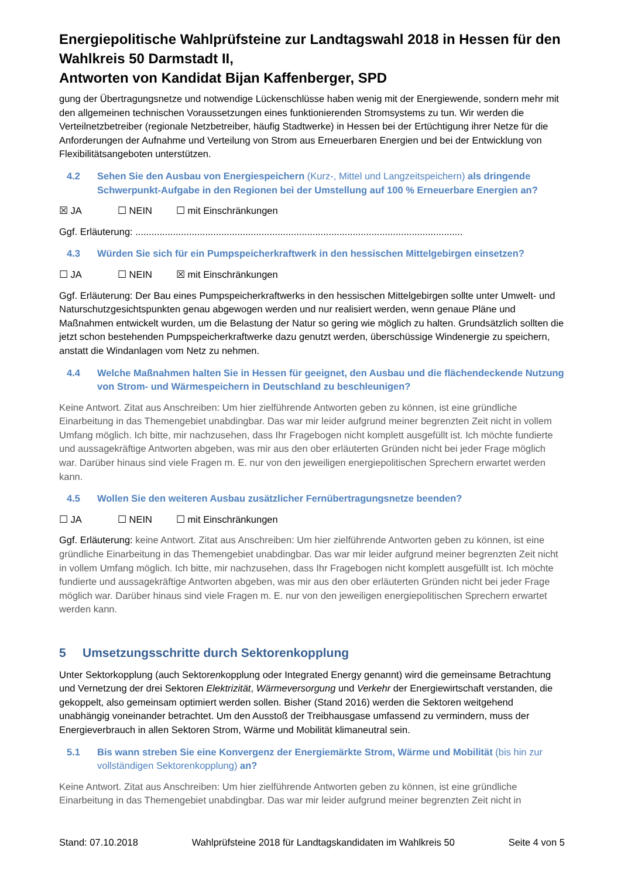Energiepolitische Wahlprüfsteine zur Landtagswahl 2018 in Hessen für den Wahlkreis 50 Darmstadt II,
Antworten von Kandidat Bijan Kaffenberger, SPD
gung der Übertragungsnetze und notwendige Lückenschlüsse haben wenig mit der Energiewende, sondern mehr mit den allgemeinen technischen Voraussetzungen eines funktionierenden Stromsystems zu tun. Wir werden die Verteilnetzbetreiber (regionale Netzbetreiber, häufig Stadtwerke) in Hessen bei der Ertüchtigung ihrer Netze für die Anforderungen der Aufnahme und Verteilung von Strom aus Erneuerbaren Energien und bei der Entwicklung von Flexibilitätsangeboten unterstützen.
4.2 Sehen Sie den Ausbau von Energiespeichern (Kurz-, Mittel und Langzeitspeichern) als dringende Schwerpunkt-Aufgabe in den Regionen bei der Umstellung auf 100 % Erneuerbare Energien an?
☒ JA ☐ NEIN ☐ mit Einschränkungen
Ggf. Erläuterung: ..........................................................................................................................
4.3 Würden Sie sich für ein Pumpspeicherkraftwerk in den hessischen Mittelgebirgen einsetzen?
☐ JA ☐ NEIN ☒ mit Einschränkungen
Ggf. Erläuterung: Der Bau eines Pumpspeicherkraftwerks in den hessischen Mittelgebirgen sollte unter Umwelt- und Naturschutzgesichtspunkten genau abgewogen werden und nur realisiert werden, wenn genaue Pläne und Maßnahmen entwickelt wurden, um die Belastung der Natur so gering wie möglich zu halten. Grundsätzlich sollten die jetzt schon bestehenden Pumpspeicherkraftwerke dazu genutzt werden, überschüssige Windenergie zu speichern, anstatt die Windanlagen vom Netz zu nehmen.
4.4 Welche Maßnahmen halten Sie in Hessen für geeignet, den Ausbau und die flächendeckende Nutzung von Strom- und Wärmespeichern in Deutschland zu beschleunigen?
Keine Antwort. Zitat aus Anschreiben: Um hier zielführende Antworten geben zu können, ist eine gründliche Einarbeitung in das Themengebiet unabdingbar. Das war mir leider aufgrund meiner begrenzten Zeit nicht in vollem Umfang möglich. Ich bitte, mir nachzusehen, dass Ihr Fragebogen nicht komplett ausgefüllt ist. Ich möchte fundierte und aussagekräftige Antworten abgeben, was mir aus den ober erläuterten Gründen nicht bei jeder Frage möglich war. Darüber hinaus sind viele Fragen m. E. nur von den jeweiligen energiepolitischen Sprechern erwartet werden kann.
4.5 Wollen Sie den weiteren Ausbau zusätzlicher Fernübertragungsnetze beenden?
☐ JA ☐ NEIN ☐ mit Einschränkungen
Ggf. Erläuterung: keine Antwort. Zitat aus Anschreiben: Um hier zielführende Antworten geben zu können, ist eine gründliche Einarbeitung in das Themengebiet unabdingbar. Das war mir leider aufgrund meiner begrenzten Zeit nicht in vollem Umfang möglich. Ich bitte, mir nachzusehen, dass Ihr Fragebogen nicht komplett ausgefüllt ist. Ich möchte fundierte und aussagekräftige Antworten abgeben, was mir aus den ober erläuterten Gründen nicht bei jeder Frage möglich war. Darüber hinaus sind viele Fragen m. E. nur von den jeweiligen energiepolitischen Sprechern erwartet werden kann.
5 Umsetzungsschritte durch Sektorenkopplung
Unter Sektorkopplung (auch Sektorenkopplung oder Integrated Energy genannt) wird die gemeinsame Betrachtung und Vernetzung der drei Sektoren Elektrizität, Wärmeversorgung und Verkehr der Energiewirtschaft verstanden, die gekoppelt, also gemeinsam optimiert werden sollen. Bisher (Stand 2016) werden die Sektoren weitgehend unabhängig voneinander betrachtet. Um den Ausstoß der Treibhausgase umfassend zu vermindern, muss der Energieverbrauch in allen Sektoren Strom, Wärme und Mobilität klimaneutral sein.
5.1 Bis wann streben Sie eine Konvergenz der Energiemärkte Strom, Wärme und Mobilität (bis hin zur vollständigen Sektorenkopplung) an?
Keine Antwort. Zitat aus Anschreiben: Um hier zielführende Antworten geben zu können, ist eine gründliche Einarbeitung in das Themengebiet unabdingbar. Das war mir leider aufgrund meiner begrenzten Zeit nicht in
Stand: 07.10.2018 Wahlprüfsteine 2018 für Landtagskandidaten im Wahlkreis 50 Seite 4 von 5